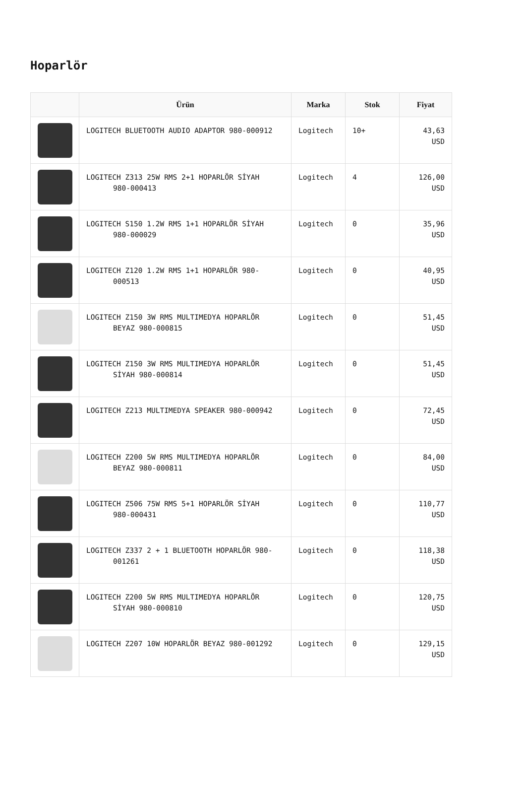Hoparlör
| | Ürün | Marka | Stok | Fiyat |
| --- | --- | --- | --- | --- |
| | LOGITECH BLUETOOTH AUDIO ADAPTOR 980-000912 | Logitech | 10+ | 43,63 USD |
| | LOGITECH Z313 25W RMS 2+1 HOPARLÖR SİYAH 980-000413 | Logitech | 4 | 126,00 USD |
| | LOGITECH S150 1.2W RMS 1+1 HOPARLÖR SİYAH 980-000029 | Logitech | 0 | 35,96 USD |
| | LOGITECH Z120 1.2W RMS 1+1 HOPARLÖR 980- 000513 | Logitech | 0 | 40,95 USD |
| | LOGITECH Z150 3W RMS MULTIMEDYA HOPARLÖR BEYAZ 980-000815 | Logitech | 0 | 51,45 USD |
| | LOGITECH Z150 3W RMS MULTIMEDYA HOPARLÖR SİYAH 980-000814 | Logitech | 0 | 51,45 USD |
| | LOGITECH Z213 MULTIMEDYA SPEAKER 980-000942 | Logitech | 0 | 72,45 USD |
| | LOGITECH Z200 5W RMS MULTIMEDYA HOPARLÖR BEYAZ 980-000811 | Logitech | 0 | 84,00 USD |
| | LOGITECH Z506 75W RMS 5+1 HOPARLÖR SİYAH 980-000431 | Logitech | 0 | 110,77 USD |
| | LOGITECH Z337 2 + 1 BLUETOOTH HOPARLÖR 980- 001261 | Logitech | 0 | 118,38 USD |
| | LOGITECH Z200 5W RMS MULTIMEDYA HOPARLÖR SİYAH 980-000810 | Logitech | 0 | 120,75 USD |
| | LOGITECH Z207 10W HOPARLÖR BEYAZ 980-001292 | Logitech | 0 | 129,15 USD |